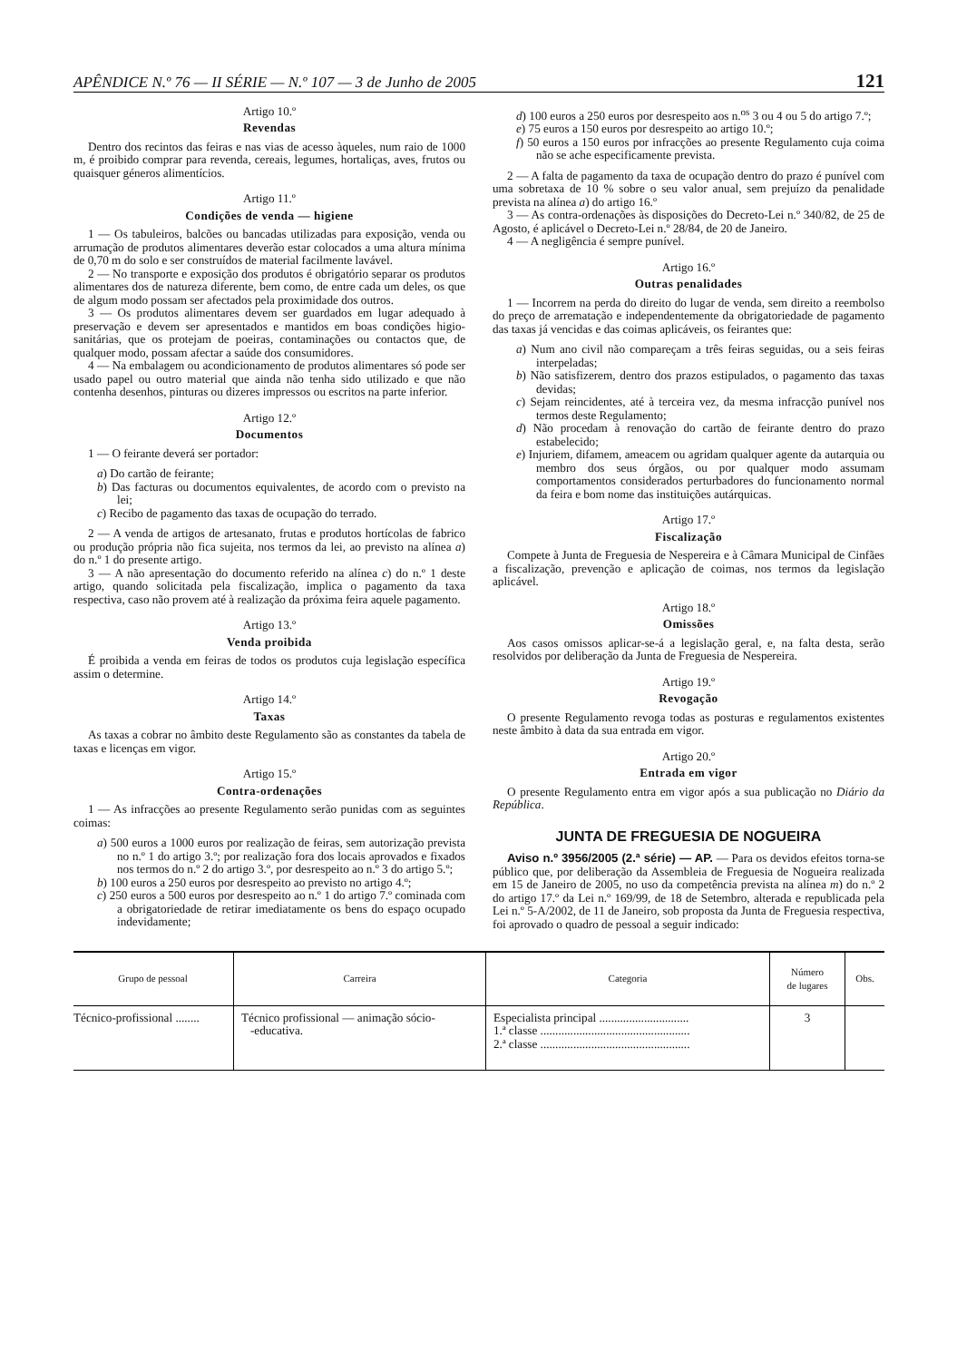APÊNDICE N.º 76 — II SÉRIE — N.º 107 — 3 de Junho de 2005 121
Artigo 10.º
Revendas
Dentro dos recintos das feiras e nas vias de acesso àqueles, num raio de 1000 m, é proibido comprar para revenda, cereais, legumes, hortaliças, aves, frutos ou quaisquer géneros alimentícios.
Artigo 11.º
Condições de venda — higiene
1 — Os tabuleiros, balcões ou bancadas utilizadas para exposição, venda ou arrumação de produtos alimentares deverão estar colocados a uma altura mínima de 0,70 m do solo e ser construídos de material facilmente lavável.
2 — No transporte e exposição dos produtos é obrigatório separar os produtos alimentares dos de natureza diferente, bem como, de entre cada um deles, os que de algum modo possam ser afectados pela proximidade dos outros.
3 — Os produtos alimentares devem ser guardados em lugar adequado à preservação e devem ser apresentados e mantidos em boas condições higio-sanitárias, que os protejam de poeiras, contaminações ou contactos que, de qualquer modo, possam afectar a saúde dos consumidores.
4 — Na embalagem ou acondicionamento de produtos alimentares só pode ser usado papel ou outro material que ainda não tenha sido utilizado e que não contenha desenhos, pinturas ou dizeres impressos ou escritos na parte inferior.
Artigo 12.º
Documentos
1 — O feirante deverá ser portador:
a) Do cartão de feirante;
b) Das facturas ou documentos equivalentes, de acordo com o previsto na lei;
c) Recibo de pagamento das taxas de ocupação do terrado.
2 — A venda de artigos de artesanato, frutas e produtos hortícolas de fabrico ou produção própria não fica sujeita, nos termos da lei, ao previsto na alínea a) do n.º 1 do presente artigo.
3 — A não apresentação do documento referido na alínea c) do n.º 1 deste artigo, quando solicitada pela fiscalização, implica o pagamento da taxa respectiva, caso não provem até à realização da próxima feira aquele pagamento.
Artigo 13.º
Venda proibida
É proibida a venda em feiras de todos os produtos cuja legislação específica assim o determine.
Artigo 14.º
Taxas
As taxas a cobrar no âmbito deste Regulamento são as constantes da tabela de taxas e licenças em vigor.
Artigo 15.º
Contra-ordenações
1 — As infracções ao presente Regulamento serão punidas com as seguintes coimas:
a) 500 euros a 1000 euros por realização de feiras, sem autorização prevista no n.º 1 do artigo 3.º; por realização fora dos locais aprovados e fixados nos termos do n.º 2 do artigo 3.º, por desrespeito ao n.º 3 do artigo 5.º;
b) 100 euros a 250 euros por desrespeito ao previsto no artigo 4.º;
c) 250 euros a 500 euros por desrespeito ao n.º 1 do artigo 7.º cominada com a obrigatoriedade de retirar imediatamente os bens do espaço ocupado indevidamente;
d) 100 euros a 250 euros por desrespeito aos n.<sup>os</sup> 3 ou 4 ou 5 do artigo 7.º;
e) 75 euros a 150 euros por desrespeito ao artigo 10.º;
f) 50 euros a 150 euros por infracções ao presente Regulamento cuja coima não se ache especificamente prevista.
2 — A falta de pagamento da taxa de ocupação dentro do prazo é punível com uma sobretaxa de 10 % sobre o seu valor anual, sem prejuízo da penalidade prevista na alínea a) do artigo 16.º
3 — As contra-ordenações às disposições do Decreto-Lei n.º 340/82, de 25 de Agosto, é aplicável o Decreto-Lei n.º 28/84, de 20 de Janeiro.
4 — A negligência é sempre punível.
Artigo 16.º
Outras penalidades
1 — Incorrem na perda do direito do lugar de venda, sem direito a reembolso do preço de arrematação e independentemente da obrigatoriedade de pagamento das taxas já vencidas e das coimas aplicáveis, os feirantes que:
a) Num ano civil não compareçam a três feiras seguidas, ou a seis feiras interpeladas;
b) Não satisfizerem, dentro dos prazos estipulados, o pagamento das taxas devidas;
c) Sejam reincidentes, até à terceira vez, da mesma infracção punível nos termos deste Regulamento;
d) Não procedam à renovação do cartão de feirante dentro do prazo estabelecido;
e) Injuriem, difamem, ameacem ou agridam qualquer agente da autarquia ou membro dos seus órgãos, ou por qualquer modo assumam comportamentos considerados perturbadores do funcionamento normal da feira e bom nome das instituições autárquicas.
Artigo 17.º
Fiscalização
Compete à Junta de Freguesia de Nespereira e à Câmara Municipal de Cinfães a fiscalização, prevenção e aplicação de coimas, nos termos da legislação aplicável.
Artigo 18.º
Omissões
Aos casos omissos aplicar-se-á a legislação geral, e, na falta desta, serão resolvidos por deliberação da Junta de Freguesia de Nespereira.
Artigo 19.º
Revogação
O presente Regulamento revoga todas as posturas e regulamentos existentes neste âmbito à data da sua entrada em vigor.
Artigo 20.º
Entrada em vigor
O presente Regulamento entra em vigor após a sua publicação no Diário da República.
JUNTA DE FREGUESIA DE NOGUEIRA
Aviso n.º 3956/2005 (2.ª série) — AP. — Para os devidos efeitos torna-se público que, por deliberação da Assembleia de Freguesia de Nogueira realizada em 15 de Janeiro de 2005, no uso da competência prevista na alínea m) do n.º 2 do artigo 17.º da Lei n.º 169/99, de 18 de Setembro, alterada e republicada pela Lei n.º 5-A/2002, de 11 de Janeiro, sob proposta da Junta de Freguesia respectiva, foi aprovado o quadro de pessoal a seguir indicado:
| Grupo de pessoal | Carreira | Categoria | Número de lugares | Obs. |
| --- | --- | --- | --- | --- |
| Técnico-profissional ........ | Técnico profissional — animação sócio- -educativa. | Especialista principal .............................. 1.ª classe .................................................. 2.ª classe .................................................. | 3 | |